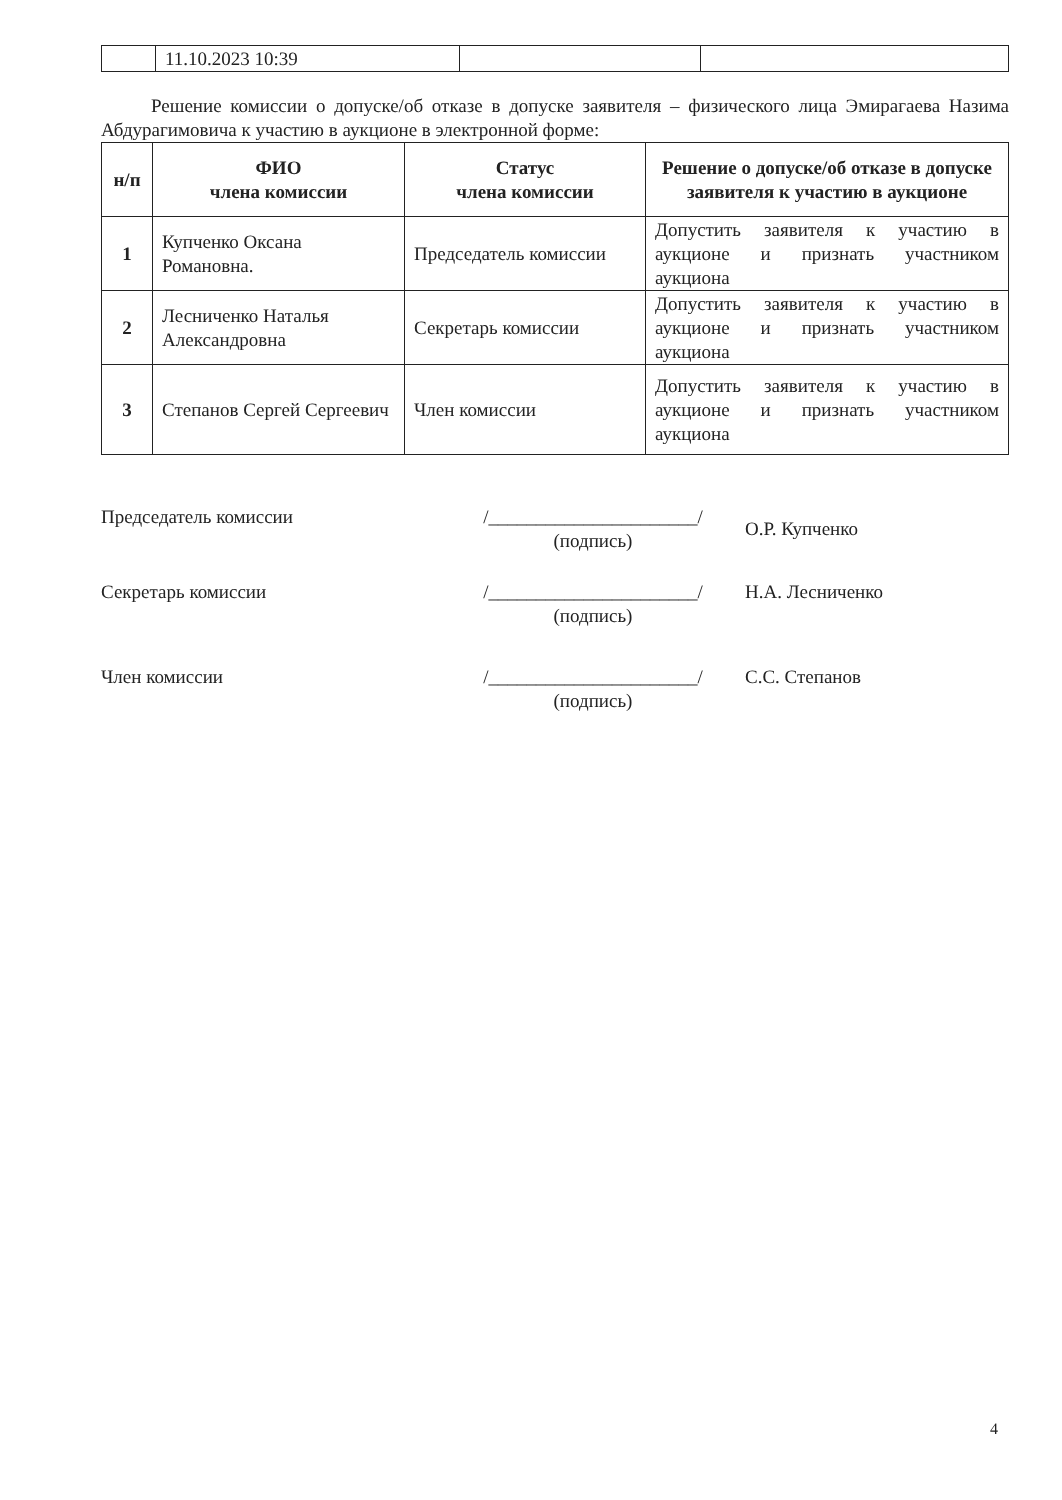| | 11.10.2023 10:39 | | |
Решение комиссии о допуске/об отказе в допуске заявителя – физического лица Эмирагаева Назима Абдурагимовича к участию в аукционе в электронной форме:
| н/п | ФИО члена комиссии | Статус члена комиссии | Решение о допуске/об отказе в допуске заявителя к участию в аукционе |
| --- | --- | --- | --- |
| 1 | Купченко Оксана Романовна. | Председатель комиссии | Допустить заявителя к участию в аукционе и признать участником аукциона |
| 2 | Лесниченко Наталья Александровна | Секретарь комиссии | Допустить заявителя к участию в аукционе и признать участником аукциона |
| 3 | Степанов Сергей Сергеевич | Член комиссии | Допустить заявителя к участию в аукционе и признать участником аукциона |
Председатель комиссии /______________________/
(подпись)
О.Р. Купченко
Секретарь комиссии /______________________/
(подпись)
Н.А. Лесниченко
Член комиссии /______________________/
(подпись)
С.С. Степанов
4